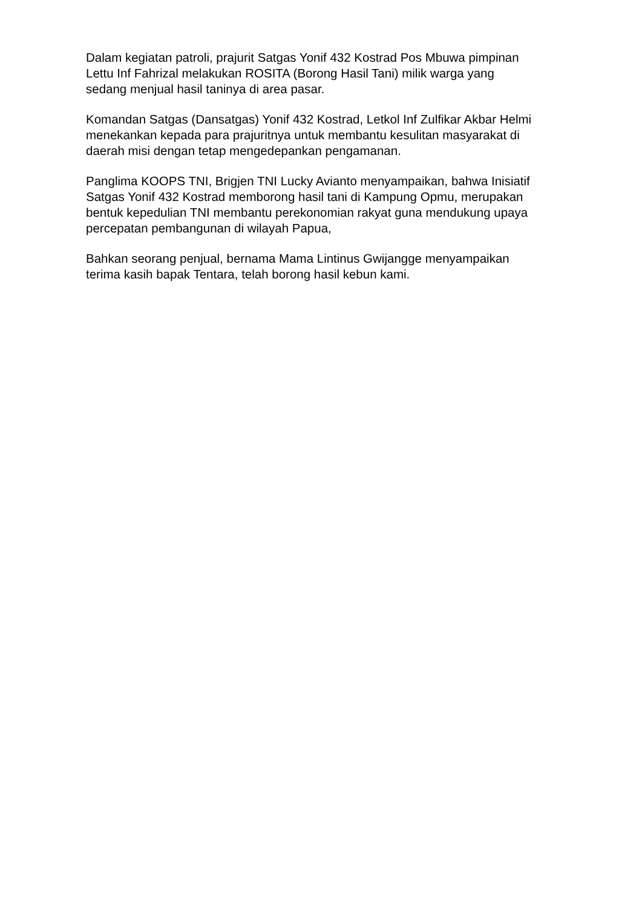Dalam kegiatan patroli, prajurit Satgas Yonif 432 Kostrad Pos Mbuwa pimpinan
Lettu Inf Fahrizal melakukan ROSITA (Borong Hasil Tani) milik warga yang
sedang menjual hasil taninya di area pasar.
Komandan Satgas (Dansatgas) Yonif 432 Kostrad, Letkol Inf Zulfikar Akbar Helmi
menekankan kepada para prajuritnya untuk membantu kesulitan masyarakat di
daerah misi dengan tetap mengedepankan pengamanan.
Panglima KOOPS TNI, Brigjen TNI Lucky Avianto menyampaikan, bahwa Inisiatif
Satgas Yonif 432 Kostrad memborong hasil tani di Kampung Opmu, merupakan
bentuk kepedulian TNI membantu perekonomian rakyat guna mendukung upaya
percepatan pembangunan di wilayah Papua,
Bahkan seorang penjual, bernama Mama Lintinus Gwijangge menyampaikan
terima kasih bapak Tentara, telah borong hasil kebun kami.